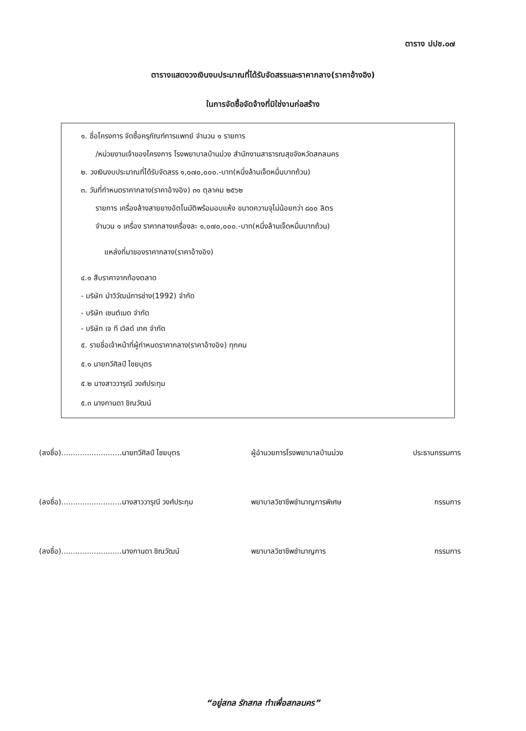ตาราง ปปช.๐๗
ตารางแสดงวงเงินงบประมาณที่ได้รับจัดสรรและราคากลาง(ราคาอ้างอิง)
ในการจัดซื้อจัดจ้างที่มิใช่งานก่อสร้าง
๑. ชื่อโครงการ จัดซื้อครุภัณฑ์การแพทย์ จำนวน ๑ รายการ
/หน่วยงานเจ้าของโครงการ โรงพยาบาลบ้านม่วง สำนักงานสาธารณสุขจังหวัดสกลนคร
๒. วงเงินงบประมาณที่ได้รับจัดสรร ๑,๐๗๐,๐๐๐.-บาท(หนึ่งล้านเจ็ดหมื่นบาทถ้วน)
๓. วันที่กำหนดราคากลาง(ราคาอ้างอิง) ๓๑ ตุลาคม ๒๕๖๒
รายการ เครื่องล้างสายยางอัตโนมัติพร้อมอบแห้ง ขนาดความจุไม่น้อยกว่า ๘๐๐ ลิตร
จำนวน ๑ เครื่อง ราคากลางเครื่องละ ๑,๐๗๐,๐๐๐.-บาท(หนึ่งล้านเจ็ดหมื่นบาทถ้วน)
แหล่งที่มาของราคากลาง(ราคาอ้างอิง)
๔.๑ สืบราคาจากท้องตลาด
- บริษัท นำวิวัฒน์การช่าง(1992) จำกัด
- บริษัท เซนต์เมด จำกัด
- บริษัท เจ ที เวิลด์ เทค จำกัด
๕. รายชื่อเจ้าหน้าที่ผู้กำหนดราคากลาง(ราคาอ้างอิง) ทุกคน
๕.๑ นายทวีศิลป์ ไชยบุตร
๕.๒ นางสาววารุณี วงศ์ประทุม
๕.๓ นางกานดา ชิณวัฒน์
(ลงชื่อ)..........................นายทวีศิลป์ ไชยบุตร
ผู้อำนวยการโรงพยาบาลบ้านม่วง ประธานกรรมการ
(ลงชื่อ)..........................นางสาววารุณี วงศ์ประทุม
พยาบาลวิชาชีพชำนาญการพิเศษ กรรมการ
(ลงชื่อ)..........................นางกานดา ชิณวัฒน์
พยาบาลวิชาชีพชำนาญการ กรรมการ
“อยู่สกล รักสกล ทำเพื่อสกลนคร”